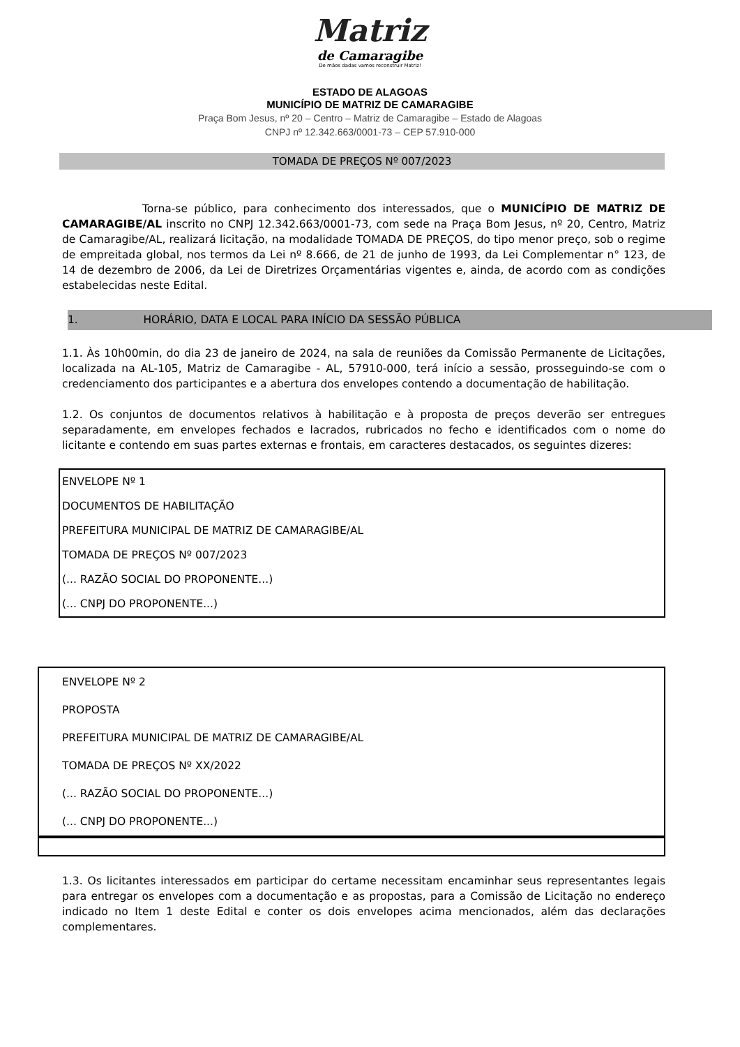Matriz
de Camaragibe
De mãos dadas vamos reconstruir Matriz!
ESTADO DE ALAGOAS
MUNICÍPIO DE MATRIZ DE CAMARAGIBE
Praça Bom Jesus, nº 20 – Centro – Matriz de Camaragibe – Estado de Alagoas
CNPJ nº 12.342.663/0001-73 – CEP 57.910-000
TOMADA DE PREÇOS Nº 007/2023
Torna-se público, para conhecimento dos interessados, que o MUNICÍPIO DE MATRIZ DE CAMARAGIBE/AL inscrito no CNPJ 12.342.663/0001-73, com sede na Praça Bom Jesus, nº 20, Centro, Matriz de Camaragibe/AL, realizará licitação, na modalidade TOMADA DE PREÇOS, do tipo menor preço, sob o regime de empreitada global, nos termos da Lei nº 8.666, de 21 de junho de 1993, da Lei Complementar n° 123, de 14 de dezembro de 2006, da Lei de Diretrizes Orçamentárias vigentes e, ainda, de acordo com as condições estabelecidas neste Edital.
1. HORÁRIO, DATA E LOCAL PARA INÍCIO DA SESSÃO PÚBLICA
1.1. Às 10h00min, do dia 23 de janeiro de 2024, na sala de reuniões da Comissão Permanente de Licitações, localizada na AL-105, Matriz de Camaragibe - AL, 57910-000, terá início a sessão, prosseguindo-se com o credenciamento dos participantes e a abertura dos envelopes contendo a documentação de habilitação.
1.2. Os conjuntos de documentos relativos à habilitação e à proposta de preços deverão ser entregues separadamente, em envelopes fechados e lacrados, rubricados no fecho e identificados com o nome do licitante e contendo em suas partes externas e frontais, em caracteres destacados, os seguintes dizeres:
ENVELOPE Nº 1
DOCUMENTOS DE HABILITAÇÃO
PREFEITURA MUNICIPAL DE MATRIZ DE CAMARAGIBE/AL
TOMADA DE PREÇOS Nº 007/2023
(... RAZÃO SOCIAL DO PROPONENTE...)
(... CNPJ DO PROPONENTE...)
ENVELOPE Nº 2
PROPOSTA
PREFEITURA MUNICIPAL DE MATRIZ DE CAMARAGIBE/AL
TOMADA DE PREÇOS Nº XX/2022
(... RAZÃO SOCIAL DO PROPONENTE...)
(... CNPJ DO PROPONENTE...)
1.3. Os licitantes interessados em participar do certame necessitam encaminhar seus representantes legais para entregar os envelopes com a documentação e as propostas, para a Comissão de Licitação no endereço indicado no Item 1 deste Edital e conter os dois envelopes acima mencionados, além das declarações complementares.